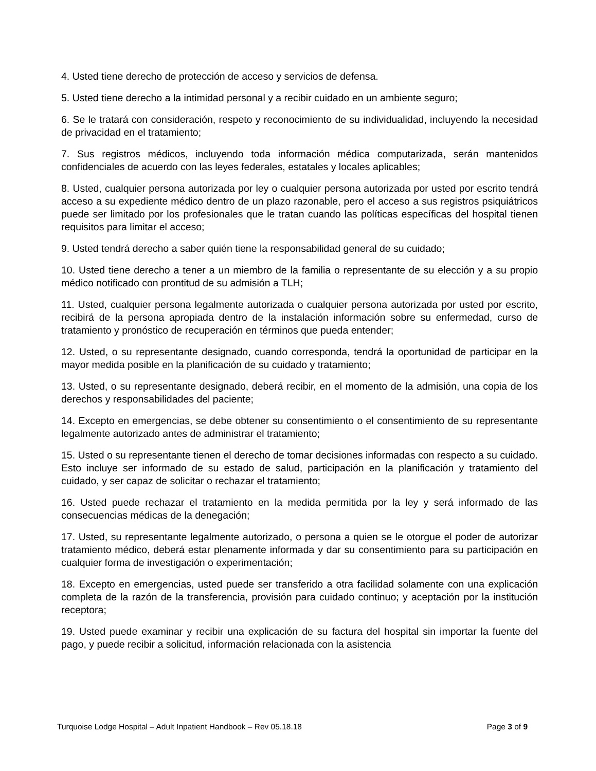4. Usted tiene derecho de protección de acceso y servicios de defensa.
5. Usted tiene derecho a la intimidad personal y a recibir cuidado en un ambiente seguro;
6. Se le tratará con consideración, respeto y reconocimiento de su individualidad, incluyendo la necesidad de privacidad en el tratamiento;
7. Sus registros médicos, incluyendo toda información médica computarizada, serán mantenidos confidenciales de acuerdo con las leyes federales, estatales y locales aplicables;
8. Usted, cualquier persona autorizada por ley o cualquier persona autorizada por usted por escrito tendrá acceso a su expediente médico dentro de un plazo razonable, pero el acceso a sus registros psiquiátricos puede ser limitado por los profesionales que le tratan cuando las políticas específicas del hospital tienen requisitos para limitar el acceso;
9. Usted tendrá derecho a saber quién tiene la responsabilidad general de su cuidado;
10. Usted tiene derecho a tener a un miembro de la familia o representante de su elección y a su propio médico notificado con prontitud de su admisión a TLH;
11. Usted, cualquier persona legalmente autorizada o cualquier persona autorizada por usted por escrito, recibirá de la persona apropiada dentro de la instalación información sobre su enfermedad, curso de tratamiento y pronóstico de recuperación en términos que pueda entender;
12. Usted, o su representante designado, cuando corresponda, tendrá la oportunidad de participar en la mayor medida posible en la planificación de su cuidado y tratamiento;
13. Usted, o su representante designado, deberá recibir, en el momento de la admisión, una copia de los derechos y responsabilidades del paciente;
14. Excepto en emergencias, se debe obtener su consentimiento o el consentimiento de su representante legalmente autorizado antes de administrar el tratamiento;
15. Usted o su representante tienen el derecho de tomar decisiones informadas con respecto a su cuidado. Esto incluye ser informado de su estado de salud, participación en la planificación y tratamiento del cuidado, y ser capaz de solicitar o rechazar el tratamiento;
16. Usted puede rechazar el tratamiento en la medida permitida por la ley y será informado de las consecuencias médicas de la denegación;
17. Usted, su representante legalmente autorizado, o persona a quien se le otorgue el poder de autorizar tratamiento médico, deberá estar plenamente informada y dar su consentimiento para su participación en cualquier forma de investigación o experimentación;
18. Excepto en emergencias, usted puede ser transferido a otra facilidad solamente con una explicación completa de la razón de la transferencia, provisión para cuidado continuo; y aceptación por la institución receptora;
19. Usted puede examinar y recibir una explicación de su factura del hospital sin importar la fuente del pago, y puede recibir a solicitud, información relacionada con la asistencia
Turquoise Lodge Hospital – Adult Inpatient Handbook – Rev 05.18.18 Page 3 of 9